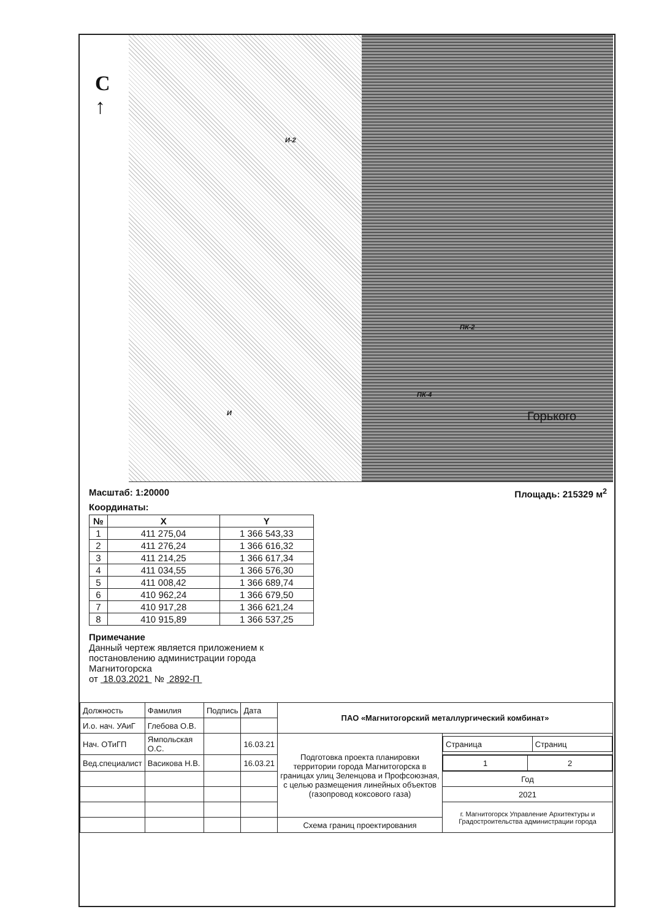С
↑
И-2
ПК-2
ПК-4
И Горького
Масштаб: 1:20000 Площадь: 215329 м<sup>2</sup>
Координаты:
| № | X | Y |
| --- | --- | --- |
| 1 | 411 275,04 | 1 366 543,33 |
| 2 | 411 276,24 | 1 366 616,32 |
| 3 | 411 214,25 | 1 366 617,34 |
| 4 | 411 034,55 | 1 366 576,30 |
| 5 | 411 008,42 | 1 366 689,74 |
| 6 | 410 962,24 | 1 366 679,50 |
| 7 | 410 917,28 | 1 366 621,24 |
| 8 | 410 915,89 | 1 366 537,25 |
Примечание
Данный чертеж является приложением к постановлению администрации города Магнитогорска
от 18.03.2021 № 2892-П
| Должность | Фамилия | Подпись | Дата | ПАО «Магнитогорский металлургический комбинат» | |
| И.о. нач. УАиГ | Глебова О.В. | | | | |
| Нач. ОТиГП | Ямпольская О.С. | | 16.03.21 | Подготовка проекта планировки территории города Магнитогорска в границах улиц Зеленцова и Профсоюзная, с целью размещения линейных объектов (газопровод коксового газа) | / Страница / Страниц / |
| Вед.специалист | Васикова Н.В. | | 16.03.21 | | / 1 / 2 / |
| | | | | | Год |
| | | | | | 2021 |
| | | | | | г. Магнитогорск Управление Архитектуры и Градостроительства администрации города |
| | | | | Схема границ проектирования | |